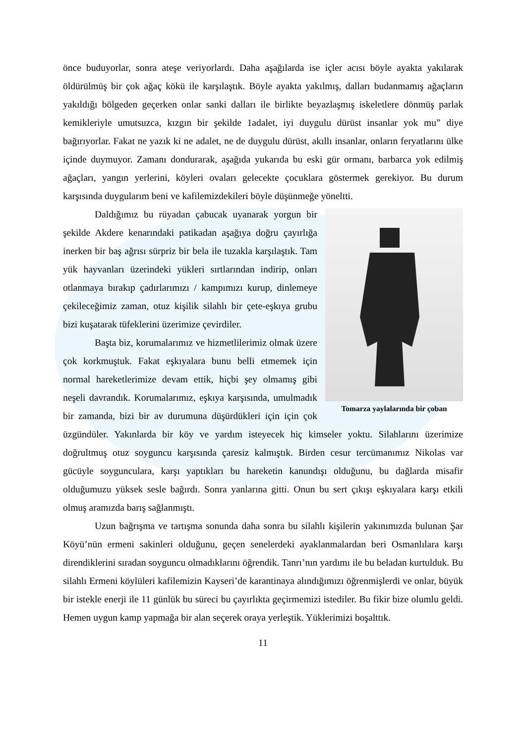önce buduyorlar, sonra ateşe veriyorlardı. Daha aşağılarda ise içler acısı böyle ayakta yakılarak öldürülmüş bir çok ağaç kökü ile karşılaştık. Böyle ayakta yakılmış, dalları budanmamış ağaçların yakıldığı bölgeden geçerken onlar sanki dalları ile birlikte beyazlaşmış iskeletlere dönmüş parlak kemikleriyle umutsuzca, kızgın bir şekilde 1adalet, iyi duygulu dürüst insanlar yok mu” diye bağırıyorlar. Fakat ne yazık ki ne adalet, ne de duygulu dürüst, akıllı insanlar, onların feryatlarını ülke içinde duymuyor. Zamanı dondurarak, aşağıda yukarıda bu eski gür ormanı, barbarca yok edilmiş ağaçları, yangın yerlerini, köyleri ovaları gelecekte çocuklara göstermek gerekiyor. Bu durum karşısında duygularım beni ve kafilemizdekileri böyle düşünmeğe yöneltti.
Tomarza yaylalarında bir çoban
Daldığımız bu rüyadan çabucak uyanarak yorgun bir şekilde Akdere kenarındaki patikadan aşağıya doğru çayırlığa inerken bir baş ağrısı sürpriz bir bela ile tuzakla karşılaştık. Tam yük hayvanları üzerindeki yükleri sırtlarından indirip, onları otlanmaya bırakıp çadırlarımızı / kampımızı kurup, dinlemeye çekileceğimiz zaman, otuz kişilik silahlı bir çete-eşkıya grubu bizi kuşatarak tüfeklerini üzerimize çevirdiler.
Başta biz, korumalarımız ve hizmetlilerimiz olmak üzere çok korkmuştuk. Fakat eşkıyalara bunu belli etmemek için normal hareketlerimize devam ettik, hiçbi şey olmamış gibi neşeli davrandık. Korumalarımız, eşkıya karşısında, umulmadık bir zamanda, bizi bir av durumuna düşürdükleri için için çok üzgündüler. Yakınlarda bir köy ve yardım isteyecek hiç kimseler yoktu. Silahlarını üzerimize doğrultmuş otuz soyguncu karşısında çaresiz kalmıştık. Birden cesur tercümanımız Nikolas var gücüyle soygunculara, karşı yaptıkları bu hareketin kanundışı olduğunu, bu dağlarda misafir olduğumuzu yüksek sesle bağırdı. Sonra yanlarına gitti. Onun bu sert çıkışı eşkıyalara karşı etkili olmuş aramızda barış sağlanmıştı.
Uzun bağrışma ve tartışma sonunda daha sonra bu silahlı kişilerin yakınımızda bulunan Şar Köyü’nün ermeni sakinleri olduğunu, geçen senelerdeki ayaklanmalardan beri Osmanlılara karşı direndiklerini sıradan soyguncu olmadıklarını öğrendik. Tanrı’nın yardımı ile bu beladan kurtulduk. Bu silahlı Ermeni köylüleri kafilemizin Kayseri’de karantinaya alındığımızı öğrenmişlerdi ve onlar, büyük bir istekle enerji ile 11 günlük bu süreci bu çayırlıkta geçirmemizi istediler. Bu fikir bize olumlu geldi. Hemen uygun kamp yapmağa bir alan seçerek oraya yerleştik. Yüklerimizi boşalttık.
11